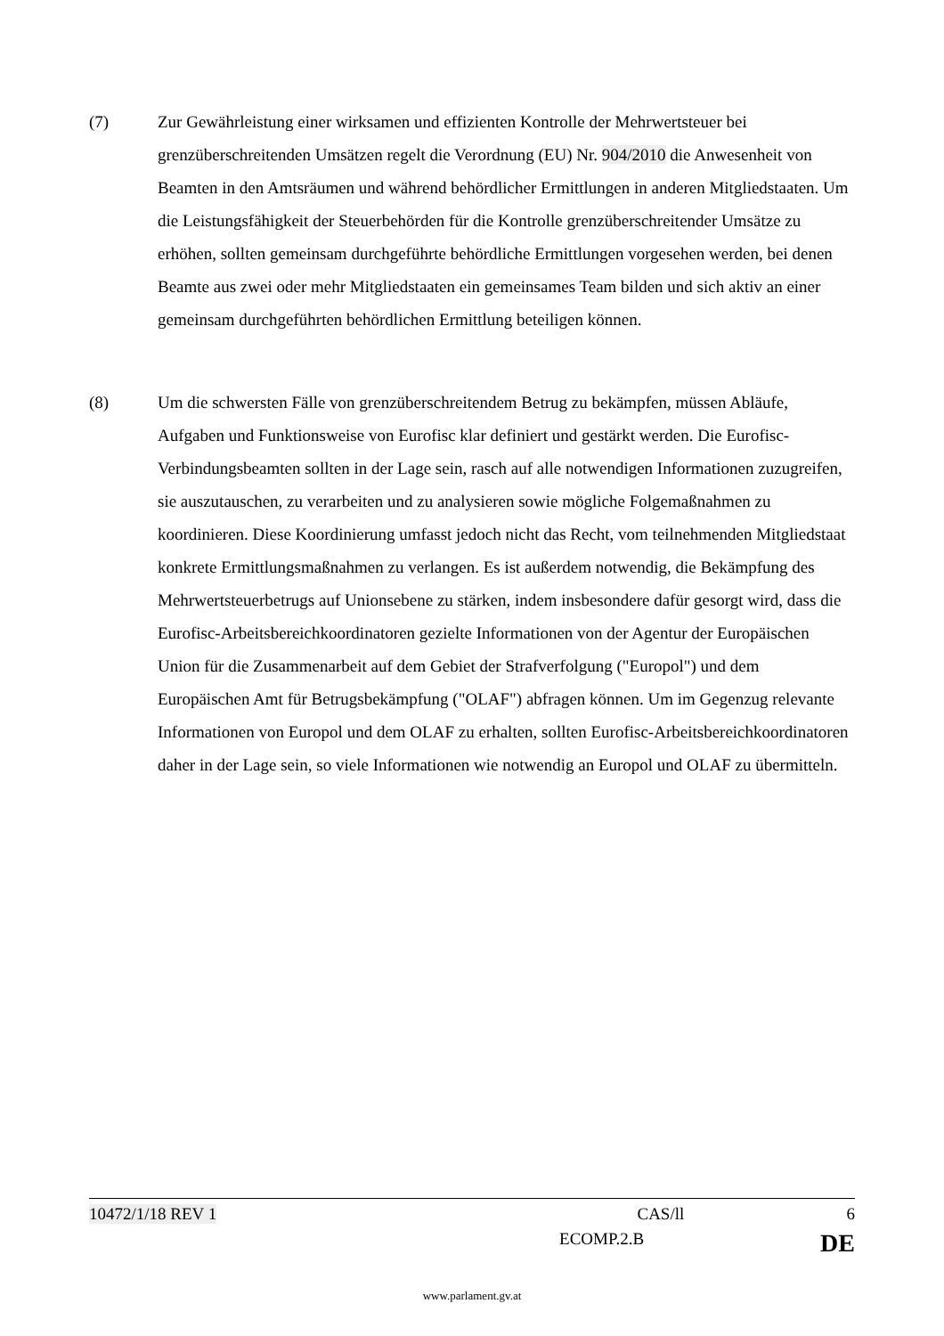(7) Zur Gewährleistung einer wirksamen und effizienten Kontrolle der Mehrwertsteuer bei grenzüberschreitenden Umsätzen regelt die Verordnung (EU) Nr. 904/2010 die Anwesenheit von Beamten in den Amtsräumen und während behördlicher Ermittlungen in anderen Mitgliedstaaten. Um die Leistungsfähigkeit der Steuerbehörden für die Kontrolle grenzüberschreitender Umsätze zu erhöhen, sollten gemeinsam durchgeführte behördliche Ermittlungen vorgesehen werden, bei denen Beamte aus zwei oder mehr Mitgliedstaaten ein gemeinsames Team bilden und sich aktiv an einer gemeinsam durchgeführten behördlichen Ermittlung beteiligen können.
(8) Um die schwersten Fälle von grenzüberschreitendem Betrug zu bekämpfen, müssen Abläufe, Aufgaben und Funktionsweise von Eurofisc klar definiert und gestärkt werden. Die Eurofisc-Verbindungsbeamten sollten in der Lage sein, rasch auf alle notwendigen Informationen zuzugreifen, sie auszutauschen, zu verarbeiten und zu analysieren sowie mögliche Folgemaßnahmen zu koordinieren. Diese Koordinierung umfasst jedoch nicht das Recht, vom teilnehmenden Mitgliedstaat konkrete Ermittlungsmaßnahmen zu verlangen. Es ist außerdem notwendig, die Bekämpfung des Mehrwertsteuerbetrugs auf Unionsebene zu stärken, indem insbesondere dafür gesorgt wird, dass die Eurofisc-Arbeitsbereichkoordinatoren gezielte Informationen von der Agentur der Europäischen Union für die Zusammenarbeit auf dem Gebiet der Strafverfolgung ("Europol") und dem Europäischen Amt für Betrugsbekämpfung ("OLAF") abfragen können. Um im Gegenzug relevante Informationen von Europol und dem OLAF zu erhalten, sollten Eurofisc-Arbeitsbereichkoordinatoren daher in der Lage sein, so viele Informationen wie notwendig an Europol und OLAF zu übermitteln.
10472/1/18 REV 1 CAS/ll 6
ECOMP.2.B DE
www.parlament.gv.at